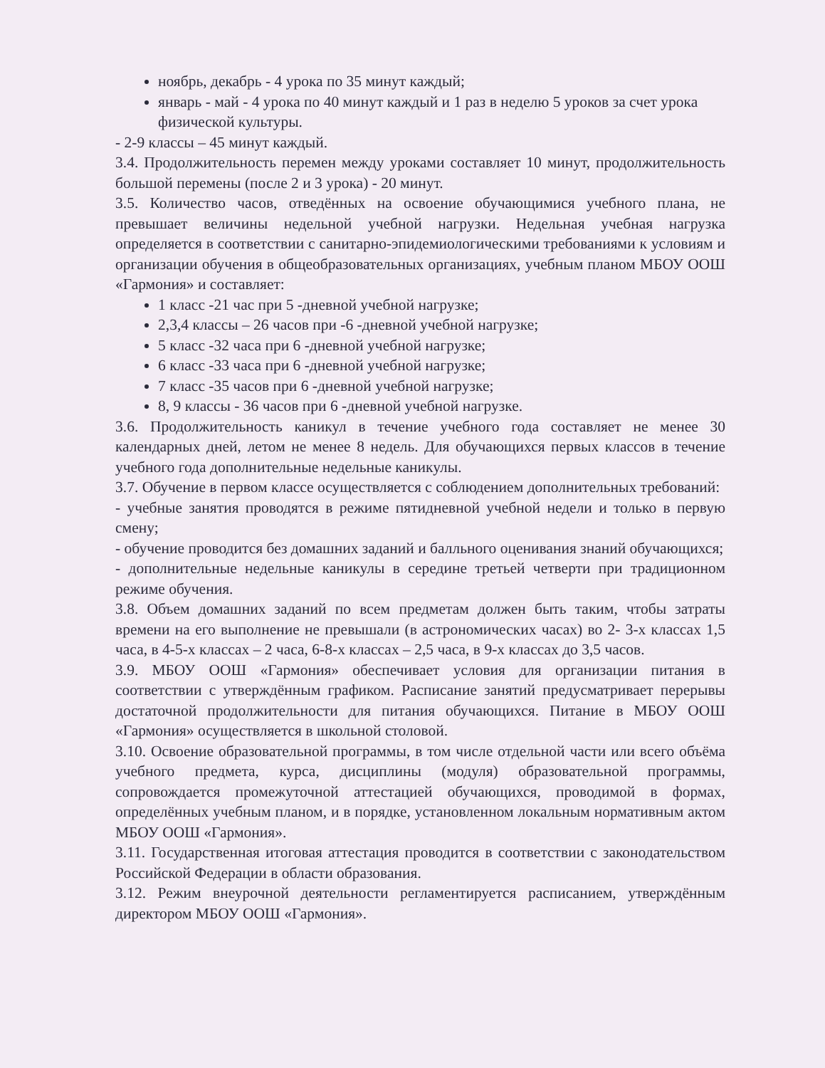ноябрь, декабрь - 4 урока по 35 минут каждый;
январь - май - 4 урока по 40 минут каждый и 1 раз в неделю 5 уроков за счет урока физической культуры.
- 2-9 классы – 45 минут каждый.
3.4. Продолжительность перемен между уроками составляет 10 минут, продолжительность большой перемены (после 2 и 3 урока) - 20 минут.
3.5. Количество часов, отведённых на освоение обучающимися учебного плана, не превышает величины недельной учебной нагрузки. Недельная учебная нагрузка определяется в соответствии с санитарно-эпидемиологическими требованиями к условиям и организации обучения в общеобразовательных организациях, учебным планом МБОУ ООШ «Гармония» и составляет:
1 класс -21 час при 5 -дневной учебной нагрузке;
2,3,4 классы – 26 часов при -6 -дневной учебной нагрузке;
5 класс -32 часа при 6 -дневной учебной нагрузке;
6 класс -33 часа при 6 -дневной учебной нагрузке;
7 класс -35 часов при 6 -дневной учебной нагрузке;
8, 9 классы - 36 часов при 6 -дневной учебной нагрузке.
3.6. Продолжительность каникул в течение учебного года составляет не менее 30 календарных дней, летом не менее 8 недель. Для обучающихся первых классов в течение учебного года дополнительные недельные каникулы.
3.7. Обучение в первом классе осуществляется с соблюдением дополнительных требований:
- учебные занятия проводятся в режиме пятидневной учебной недели и только в первую смену;
- обучение проводится без домашних заданий и балльного оценивания знаний обучающихся;
- дополнительные недельные каникулы в середине третьей четверти при традиционном режиме обучения.
3.8. Объем домашних заданий по всем предметам должен быть таким, чтобы затраты времени на его выполнение не превышали (в астрономических часах) во 2- 3-х классах 1,5 часа, в 4-5-х классах – 2 часа, 6-8-х классах – 2,5 часа, в 9-х классах до 3,5 часов.
3.9. МБОУ ООШ «Гармония» обеспечивает условия для организации питания в соответствии с утверждённым графиком. Расписание занятий предусматривает перерывы достаточной продолжительности для питания обучающихся. Питание в МБОУ ООШ «Гармония» осуществляется в школьной столовой.
3.10. Освоение образовательной программы, в том числе отдельной части или всего объёма учебного предмета, курса, дисциплины (модуля) образовательной программы, сопровождается промежуточной аттестацией обучающихся, проводимой в формах, определённых учебным планом, и в порядке, установленном локальным нормативным актом МБОУ ООШ «Гармония».
3.11. Государственная итоговая аттестация проводится в соответствии с законодательством Российской Федерации в области образования.
3.12. Режим внеурочной деятельности регламентируется расписанием, утверждённым директором МБОУ ООШ «Гармония».